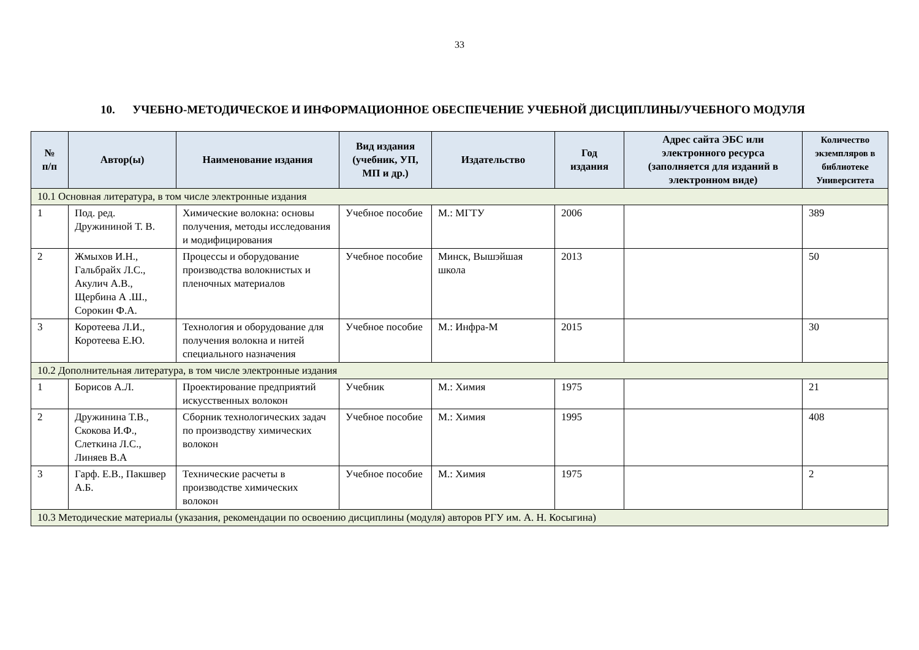33
10. УЧЕБНО-МЕТОДИЧЕСКОЕ И ИНФОРМАЦИОННОЕ ОБЕСПЕЧЕНИЕ УЧЕБНОЙ ДИСЦИПЛИНЫ/УЧЕБНОГО МОДУЛЯ
| № п/п | Автор(ы) | Наименование издания | Вид издания (учебник, УП, МП и др.) | Издательство | Год издания | Адрес сайта ЭБС или электронного ресурса (заполняется для изданий в электронном виде) | Количество экземпляров в библиотеке Университета |
| --- | --- | --- | --- | --- | --- | --- | --- |
| 10.1 Основная литература, в том числе электронные издания | | | | | | | |
| 1 | Под. ред. Дружининой Т. В. | Химические волокна: основы получения, методы исследования и модифицирования | Учебное пособие | М.: МГТУ | 2006 | | 389 |
| 2 | Жмыхов И.Н., Гальбрайх Л.С., Акулич А.В., Щербина А .Ш., Сорокин Ф.А. | Процессы и оборудование производства волокнистых и пленочных материалов | Учебное пособие | Минск, Вышэйшая школа | 2013 | | 50 |
| 3 | Коротеева Л.И., Коротеева Е.Ю. | Технология и оборудование для получения волокна и нитей специального назначения | Учебное пособие | М.: Инфра-М | 2015 | | 30 |
| 10.2 Дополнительная литература, в том числе электронные издания | | | | | | | |
| 1 | Борисов А.Л. | Проектирование предприятий искусственных волокон | Учебник | М.: Химия | 1975 | | 21 |
| 2 | Дружинина Т.В., Скокова И.Ф., Слеткина Л.С., Линяев В.А | Сборник технологических задач по производству химических волокон | Учебное пособие | М.: Химия | 1995 | | 408 |
| 3 | Гарф. Е.В., Пакшвер А.Б. | Технические расчеты в производстве химических волокон | Учебное пособие | М.: Химия | 1975 | | 2 |
| 10.3 Методические материалы (указания, рекомендации по освоению дисциплины (модуля) авторов РГУ им. А. Н. Косыгина) | | | | | | | |